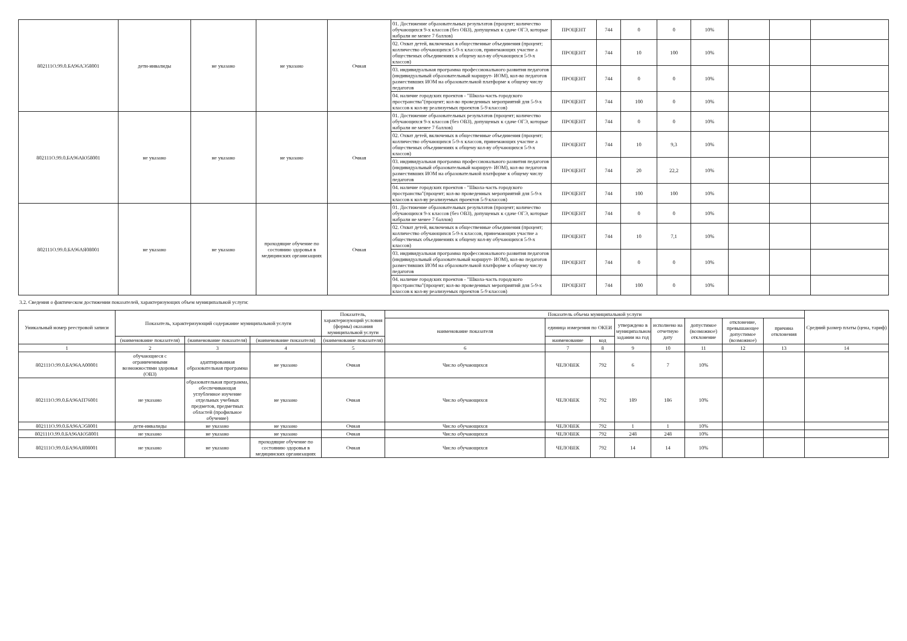| 802111О.99.0.БА96АЭ58001 | дети-инвалиды | не указано | не указано | Очная | 01. Достижение образовательных результатов (процент; количество обучающихся 9-х классов (без ОВЗ), допущеных к сдаче ОГЭ, которые набрали не менее 7 баллов) | ПРОЦЕНТ | 744 | 0 | 0 | 10% | | | |
| | | | | | 02. Охват детей, включеных в общественные объединения (процент; колличество обучающихся 5-9-х классов, принемающих участие а общественых объединениях к общему кол-ву обучающихся 5-9-х классов) | ПРОЦЕНТ | 744 | 10 | 100 | 10% | | | |
| | | | | | 03. индивидуальная программа профессионального развития педагогов (индивидуальный образовательный маршрут- ИОМ), кол-во педагогов разместивших ИОМ на образовательной платформе к общему числу педагогов | ПРОЦЕНТ | 744 | 0 | 0 | 10% | | | |
| | | | | | 04. наличие городских проектов - "Школа-часть городского пространства"(процент; кол-во проведенных мероприятий для 5-9-х классов к кол-ву реализуемых проектов 5-9 классов) | ПРОЦЕНТ | 744 | 100 | 0 | 10% | | | |
| 802111О.99.0.БА96АЮ58001 | не указано | не указано | не указано | Очная | 01. Достижение образовательных результатов (процент; количество обучающихся 9-х классов (без ОВЗ), допущеных к сдаче ОГЭ, которые набрали не менее 7 баллов) | ПРОЦЕНТ | 744 | 0 | 0 | 10% | | | |
| | | | | | 02. Охват детей, включеных в общественные объединения (процент; колличество обучающихся 5-9-х классов, принемающих участие а общественых объединениях к общему кол-ву обучающихся 5-9-х классов) | ПРОЦЕНТ | 744 | 10 | 9,3 | 10% | | | |
| | | | | | 03. индивидуальная программа профессионального развития педагогов (индивидуальный образовательный маршрут- ИОМ), кол-во педагогов разместивших ИОМ на образовательной платформе к общему числу педагогов | ПРОЦЕНТ | 744 | 20 | 22,2 | 10% | | | |
| | | | | | 04. наличие городских проектов - "Школа-часть городского пространства"(процент; кол-во проведенных мероприятий для 5-9-х классов к кол-ву реализуемых проектов 5-9 классов) | ПРОЦЕНТ | 744 | 100 | 100 | 10% | | | |
| 802111О.99.0.БА96АЯ08001 | не указано | не указано | проходящие обучение по состоянию здоровья в медицинских организациях | Очная | 01. Достижение образовательных результатов (процент; количество обучающихся 9-х классов (без ОВЗ), допущеных к сдаче ОГЭ, которые набрали не менее 7 баллов) | ПРОЦЕНТ | 744 | 0 | 0 | 10% | | | |
| | | | | | 02. Охват детей, включеных в общественные объединения (процент; колличество обучающихся 5-9-х классов, принемающих участие а общественых объединениях к общему кол-ву обучающихся 5-9-х классов) | ПРОЦЕНТ | 744 | 10 | 7,1 | 10% | | | |
| | | | | | 03. индивидуальная программа профессионального развития педагогов (индивидуальный образовательный маршрут- ИОМ), кол-во педагогов разместивших ИОМ на образовательной платформе к общему числу педагогов | ПРОЦЕНТ | 744 | 0 | 0 | 10% | | | |
| | | | | | 04. наличие городских проектов - "Школа-часть городского пространства"(процент; кол-во проведенных мероприятий для 5-9-х классов к кол-ву реализуемых проектов 5-9 классов) | ПРОЦЕНТ | 744 | 100 | 0 | 10% | | | |
3.2. Сведения о фактическом достижении показателей, характеризующих объем муниципальной услуги:
| Уникальный номер реестровой записи | Показатель, характеризующий содержание муниципальной услуги | | | Показатель, характеризующий условия (формы) оказания муниципальной услуги | Показатель объема муниципальной услуги | | | | | | | | Средний размер платы (цена, тариф) |
| --- | --- | --- | --- | --- | --- | --- | --- | --- | --- | --- | --- | --- | --- |
| | | | | | наименование показателя | единица измерения по ОКЕИ | | утверждено в муниципальном задании на год | исполнено на отчетную дату | допустимое (возможное) отклонение | отклонение, превышающее допустимое (возможное) | причина отклонения | |
| | (наименование показателя) | (наименование показателя) | (наименование показателя) | (наименование показателя) | | наименование | код | | | | | | |
| 1 | 2 | 3 | 4 | 5 | 6 | 7 | 8 | 9 | 10 | 11 | 12 | 13 | 14 |
| 802111О.99.0.БА96АА00001 | обучающиеся с ограниченными возможностями здоровья (ОВЗ) | адаптированная образовательная программа | не указано | Очная | Число обучающихся | ЧЕЛОВЕК | 792 | 6 | 7 | 10% | | | |
| 802111О.99.0.БА96АП76001 | не указано | образовательная программа, обеспечивающая углубленное изучение отдельных учебных предметов, предметных областей (профильное обучение) | не указано | Очная | Число обучающихся | ЧЕЛОВЕК | 792 | 189 | 186 | 10% | | | |
| 802111О.99.0.БА96АЭ58001 | дети-инвалиды | не указано | не указано | Очная | Число обучающихся | ЧЕЛОВЕК | 792 | 1 | 1 | 10% | | | |
| 802111О.99.0.БА96АЮ58001 | не указано | не указано | не указано | Очная | Число обучающихся | ЧЕЛОВЕК | 792 | 248 | 248 | 10% | | | |
| 802111О.99.0.БА96АЯ08001 | не указано | не указано | проходящие обучение по состоянию здоровья в медицинских организациях | Очная | Число обучающихся | ЧЕЛОВЕК | 792 | 14 | 14 | 10% | | | |